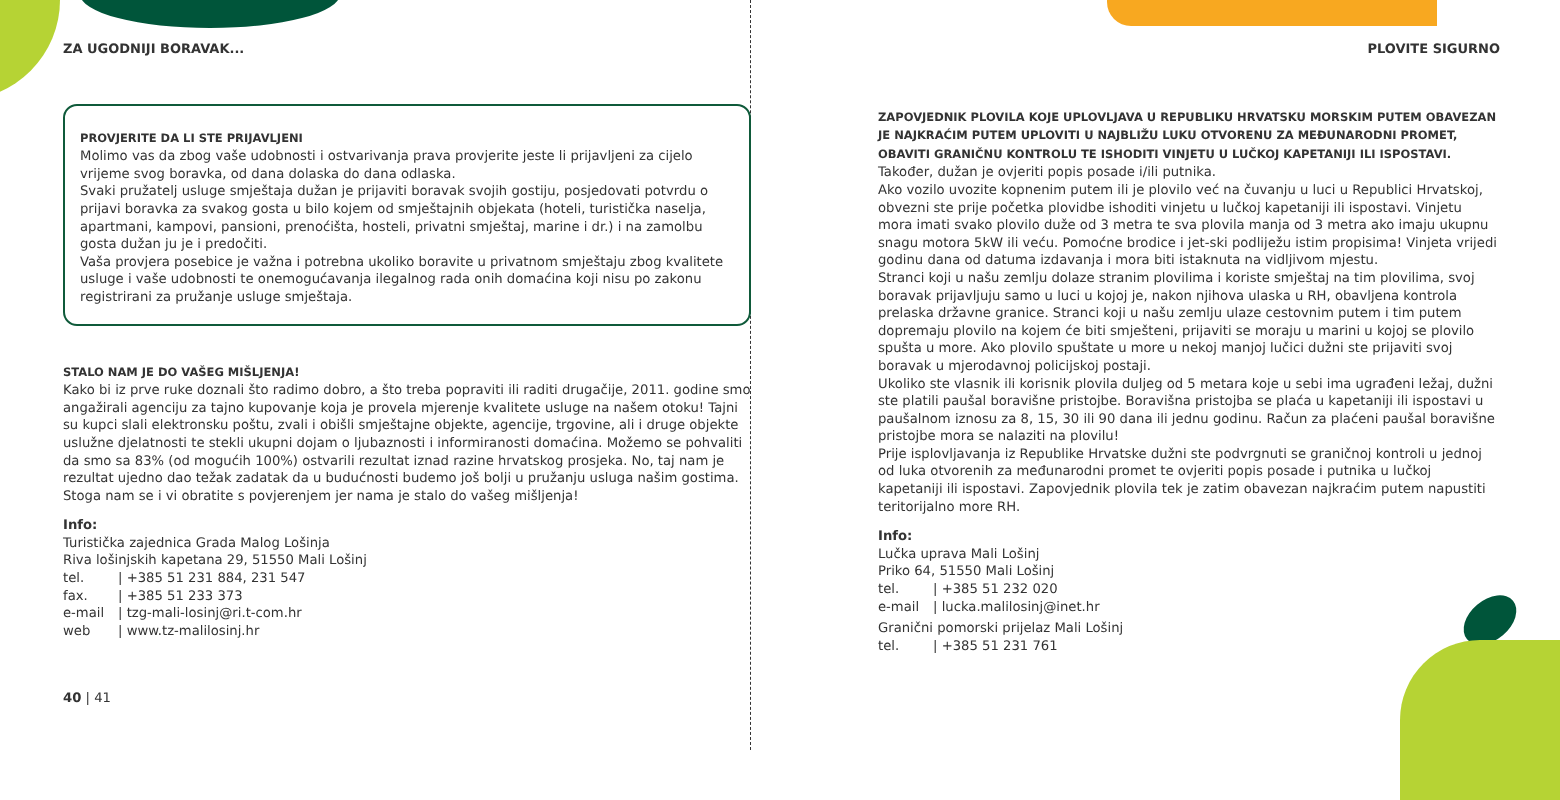ZA UGODNIJI BORAVAK...
PROVJERITE DA LI STE PRIJAVLJENI
Molimo vas da zbog vaše udobnosti i ostvarivanja prava provjerite jeste li prijavljeni za cijelo vrijeme svog boravka, od dana dolaska do dana odlaska.
Svaki pružatelj usluge smještaja dužan je prijaviti boravak svojih gostiju, posjedovati potvrdu o prijavi boravka za svakog gosta u bilo kojem od smještajnih objekata (hoteli, turistička naselja, apartmani, kampovi, pansioni, prenoćišta, hosteli, privatni smještaj, marine i dr.) i na zamolbu gosta dužan ju je i predočiti.
Vaša provjera posebice je važna i potrebna ukoliko boravite u privatnom smještaju zbog kvalitete usluge i vaše udobnosti te onemogućavanja ilegalnog rada onih domaćina koji nisu po zakonu registrirani za pružanje usluge smještaja.
STALO NAM JE DO VAŠEG MIŠLJENJA!
Kako bi iz prve ruke doznali što radimo dobro, a što treba popraviti ili raditi drugačije, 2011. godine smo angažirali agenciju za tajno kupovanje koja je provela mjerenje kvalitete usluge na našem otoku! Tajni su kupci slali elektronsku poštu, zvali i obišli smještajne objekte, agencije, trgovine, ali i druge objekte uslužne djelatnosti te stekli ukupni dojam o ljubaznosti i informiranosti domaćina. Možemo se pohvaliti da smo sa 83% (od mogućih 100%) ostvarili rezultat iznad razine hrvatskog prosjeka. No, taj nam je rezultat ujedno dao težak zadatak da u budućnosti budemo još bolji u pružanju usluga našim gostima. Stoga nam se i vi obratite s povjerenjem jer nama je stalo do vašeg mišljenja!
Info:
Turistička zajednica Grada Malog Lošinja
Riva lošinjskih kapetana 29, 51550 Mali Lošinj
tel. | +385 51 231 884, 231 547
fax. | +385 51 233 373
e-mail | tzg-mali-losinj@ri.t-com.hr
web | www.tz-malilosinj.hr
40 | 41
PLOVITE SIGURNO
ZAPOVJEDNIK PLOVILA KOJE UPLOVLJAVA U REPUBLIKU HRVATSKU MORSKIM PUTEM OBAVEZAN JE NAJKRAĆIM PUTEM UPLOVITI U NAJBLIŽU LUKU OTVORENU ZA MEĐUNARODNI PROMET, OBAVITI GRANIČNU KONTROLU TE ISHODITI VINJETU U LUČKOJ KAPETANIJI ILI ISPOSTAVI. Također, dužan je ovjeriti popis posade i/ili putnika.
Ako vozilo uvozite kopnenim putem ili je plovilo već na čuvanju u luci u Republici Hrvatskoj, obvezni ste prije početka plovidbe ishoditi vinjetu u lučkoj kapetaniji ili ispostavi. Vinjetu mora imati svako plovilo duže od 3 metra te sva plovila manja od 3 metra ako imaju ukupnu snagu motora 5kW ili veću. Pomoćne brodice i jet-ski podliježu istim propisima! Vinjeta vrijedi godinu dana od datuma izdavanja i mora biti istaknuta na vidljivom mjestu.
Stranci koji u našu zemlju dolaze stranim plovilima i koriste smještaj na tim plovilima, svoj boravak prijavljuju samo u luci u kojoj je, nakon njihova ulaska u RH, obavljena kontrola prelaska državne granice. Stranci koji u našu zemlju ulaze cestovnim putem i tim putem dopremaju plovilo na kojem će biti smješteni, prijaviti se moraju u marini u kojoj se plovilo spušta u more. Ako plovilo spuštate u more u nekoj manjoj lučici dužni ste prijaviti svoj boravak u mjerodavnoj policijskoj postaji.
Ukoliko ste vlasnik ili korisnik plovila duljeg od 5 metara koje u sebi ima ugrađeni ležaj, dužni ste platili paušal boravišne pristojbe. Boravišna pristojba se plaća u kapetaniji ili ispostavi u paušalnom iznosu za 8, 15, 30 ili 90 dana ili jednu godinu. Račun za plaćeni paušal boravišne pristojbe mora se nalaziti na plovilu!
Prije isplovljavanja iz Republike Hrvatske dužni ste podvrgnuti se graničnoj kontroli u jednoj od luka otvorenih za međunarodni promet te ovjeriti popis posade i putnika u lučkoj kapetaniji ili ispostavi. Zapovjednik plovila tek je zatim obavezan najkraćim putem napustiti teritorijalno more RH.
Info:
Lučka uprava Mali Lošinj
Priko 64, 51550 Mali Lošinj
tel. | +385 51 232 020
e-mail | lucka.malilosinj@inet.hr
Granični pomorski prijelaz Mali Lošinj
tel. | +385 51 231 761